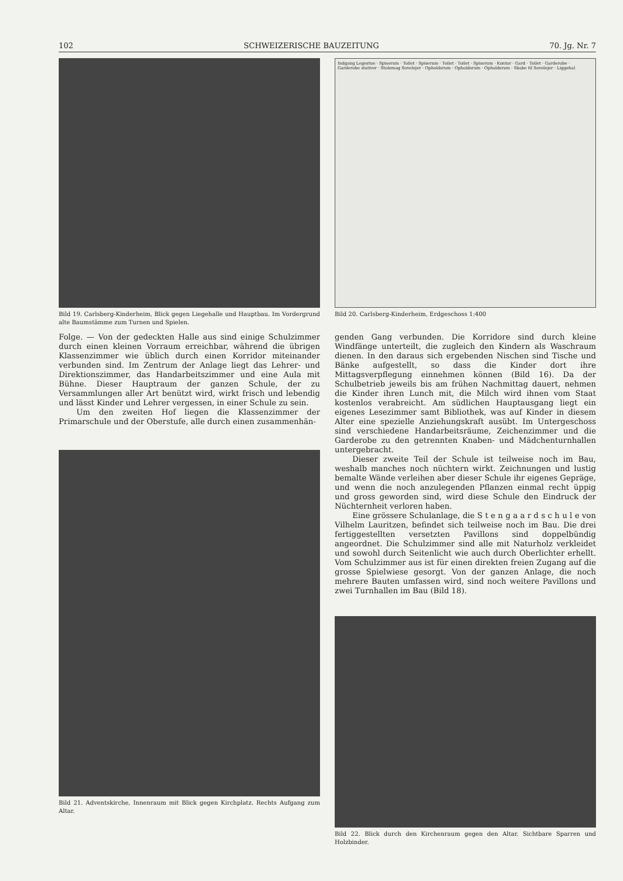102 SCHWEIZERISCHE BAUZEITUNG 70. Jg. Nr. 7
Bild 19. Carlsberg-Kinderheim, Blick gegen Liegehalle und Hauptbau. Im Vordergrund alte Baumstämme zum Turnen und Spielen.
Indgang Legestue · Spiserum · Toilet · Spiserum · Toilet · Toilet · Spiserum · Kontor · Gard · Toilet · Garderobe · Garderobe staliver · Stolemag Sovelejer · Opholdsrum · Opholdsrum · Opholdsrum · Skabe til Sovelejer · Liggehal
Bild 20. Carlsberg-Kinderheim, Erdgeschoss 1:400
Folge. — Von der gedeckten Halle aus sind einige Schulzimmer durch einen kleinen Vorraum erreichbar, während die übrigen Klassenzimmer wie üblich durch einen Korridor miteinander verbunden sind. Im Zentrum der Anlage liegt das Lehrer- und Direktionszimmer, das Handarbeitszimmer und eine Aula mit Bühne. Dieser Hauptraum der ganzen Schule, der zu Versammlungen aller Art benützt wird, wirkt frisch und lebendig und lässt Kinder und Lehrer vergessen, in einer Schule zu sein.
Um den zweiten Hof liegen die Klassenzimmer der Primarschule und der Oberstufe, alle durch einen zusammenhän-
Bild 21. Adventskirche, Innenraum mit Blick gegen Kirchplatz. Rechts Aufgang zum Altar.
genden Gang verbunden. Die Korridore sind durch kleine Windfänge unterteilt, die zugleich den Kindern als Waschraum dienen. In den daraus sich ergebenden Nischen sind Tische und Bänke aufgestellt, so dass die Kinder dort ihre Mittagsverpflegung einnehmen können (Bild 16). Da der Schulbetrieb jeweils bis am frühen Nachmittag dauert, nehmen die Kinder ihren Lunch mit, die Milch wird ihnen vom Staat kostenlos verabreicht. Am südlichen Hauptausgang liegt ein eigenes Lesezimmer samt Bibliothek, was auf Kinder in diesem Alter eine spezielle Anziehungskraft ausübt. Im Untergeschoss sind verschiedene Handarbeitsräume, Zeichenzimmer und die Garderobe zu den getrennten Knaben- und Mädchenturnhallen untergebracht.
Dieser zweite Teil der Schule ist teilweise noch im Bau, weshalb manches noch nüchtern wirkt. Zeichnungen und lustig bemalte Wände verleihen aber dieser Schule ihr eigenes Gepräge, und wenn die noch anzulegenden Pflanzen einmal recht üppig und gross geworden sind, wird diese Schule den Eindruck der Nüchternheit verloren haben.
Eine grössere Schulanlage, die S t e n g a a r d s c h u l e von Vilhelm Lauritzen, befindet sich teilweise noch im Bau. Die drei fertiggestellten versetzten Pavillons sind doppelbündig angeordnet. Die Schulzimmer sind alle mit Naturholz verkleidet und sowohl durch Seitenlicht wie auch durch Oberlichter erhellt. Vom Schulzimmer aus ist für einen direkten freien Zugang auf die grosse Spielwiese gesorgt. Von der ganzen Anlage, die noch mehrere Bauten umfassen wird, sind noch weitere Pavillons und zwei Turnhallen im Bau (Bild 18).
Bild 22. Blick durch den Kirchenraum gegen den Altar. Sichtbare Sparren und Holzbinder.